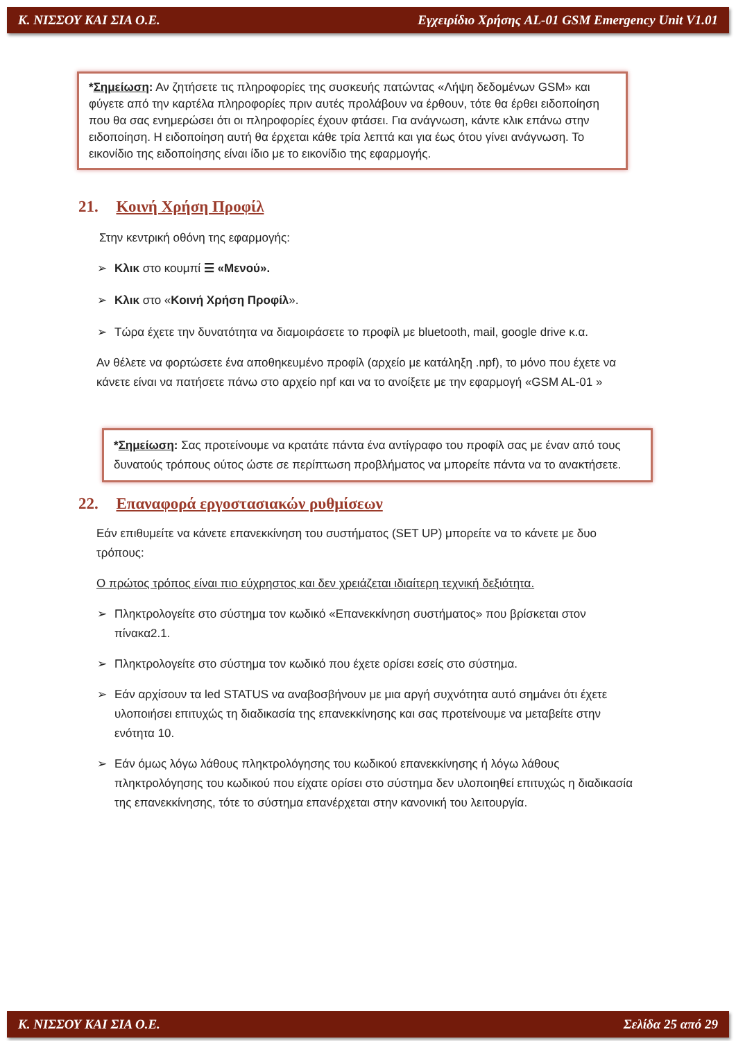Κ. ΝΙΣΣΟΥ ΚΑΙ ΣΙΑ Ο.Ε. Εγχειρίδιο Χρήσης AL-01 GSM Emergency Unit V1.01
*Σημείωση: Αν ζητήσετε τις πληροφορίες της συσκευής πατώντας «Λήψη δεδομένων GSM» και φύγετε από την καρτέλα πληροφορίες πριν αυτές προλάβουν να έρθουν, τότε θα έρθει ειδοποίηση που θα σας ενημερώσει ότι οι πληροφορίες έχουν φτάσει. Για ανάγνωση, κάντε κλικ επάνω στην ειδοποίηση. Η ειδοποίηση αυτή θα έρχεται κάθε τρία λεπτά και για έως ότου γίνει ανάγνωση. Το εικονίδιο της ειδοποίησης είναι ίδιο με το εικονίδιο της εφαρμογής.
21. Κοινή Χρήση Προφίλ
Στην κεντρική οθόνη της εφαρμογής:
➢ Κλικ στο κουμπί ☰ «Μενού».
➢ Κλικ στο «Κοινή Χρήση Προφίλ».
➢ Τώρα έχετε την δυνατότητα να διαμοιράσετε το προφίλ με bluetooth, mail, google drive κ.α.
Αν θέλετε να φορτώσετε ένα αποθηκευμένο προφίλ (αρχείο με κατάληξη .npf), το μόνο που έχετε να κάνετε είναι να πατήσετε πάνω στο αρχείο npf και να το ανοίξετε με την εφαρμογή «GSM AL-01 »
*Σημείωση: Σας προτείνουμε να κρατάτε πάντα ένα αντίγραφο του προφίλ σας με έναν από τους δυνατούς τρόπους ούτος ώστε σε περίπτωση προβλήματος να μπορείτε πάντα να το ανακτήσετε.
22. Επαναφορά εργοστασιακών ρυθμίσεων
Εάν επιθυμείτε να κάνετε επανεκκίνηση του συστήματος (SET UP) μπορείτε να το κάνετε με δυο τρόπους:
Ο πρώτος τρόπος είναι πιο εύχρηστος και δεν χρειάζεται ιδιαίτερη τεχνική δεξιότητα.
➢ Πληκτρολογείτε στο σύστημα τον κωδικό «Επανεκκίνηση συστήματος» που βρίσκεται στον πίνακα2.1.
➢ Πληκτρολογείτε στο σύστημα τον κωδικό που έχετε ορίσει εσείς στο σύστημα.
➢ Εάν αρχίσουν τα led STATUS να αναβοσβήνουν με μια αργή συχνότητα αυτό σημάνει ότι έχετε υλοποιήσει επιτυχώς τη διαδικασία της επανεκκίνησης και σας προτείνουμε να μεταβείτε στην ενότητα 10.
➢ Εάν όμως λόγω λάθους πληκτρολόγησης του κωδικού επανεκκίνησης ή λόγω λάθους πληκτρολόγησης του κωδικού που είχατε ορίσει στο σύστημα δεν υλοποιηθεί επιτυχώς η διαδικασία της επανεκκίνησης, τότε το σύστημα επανέρχεται στην κανονική του λειτουργία.
Κ. ΝΙΣΣΟΥ ΚΑΙ ΣΙΑ Ο.Ε. Σελίδα 25 από 29